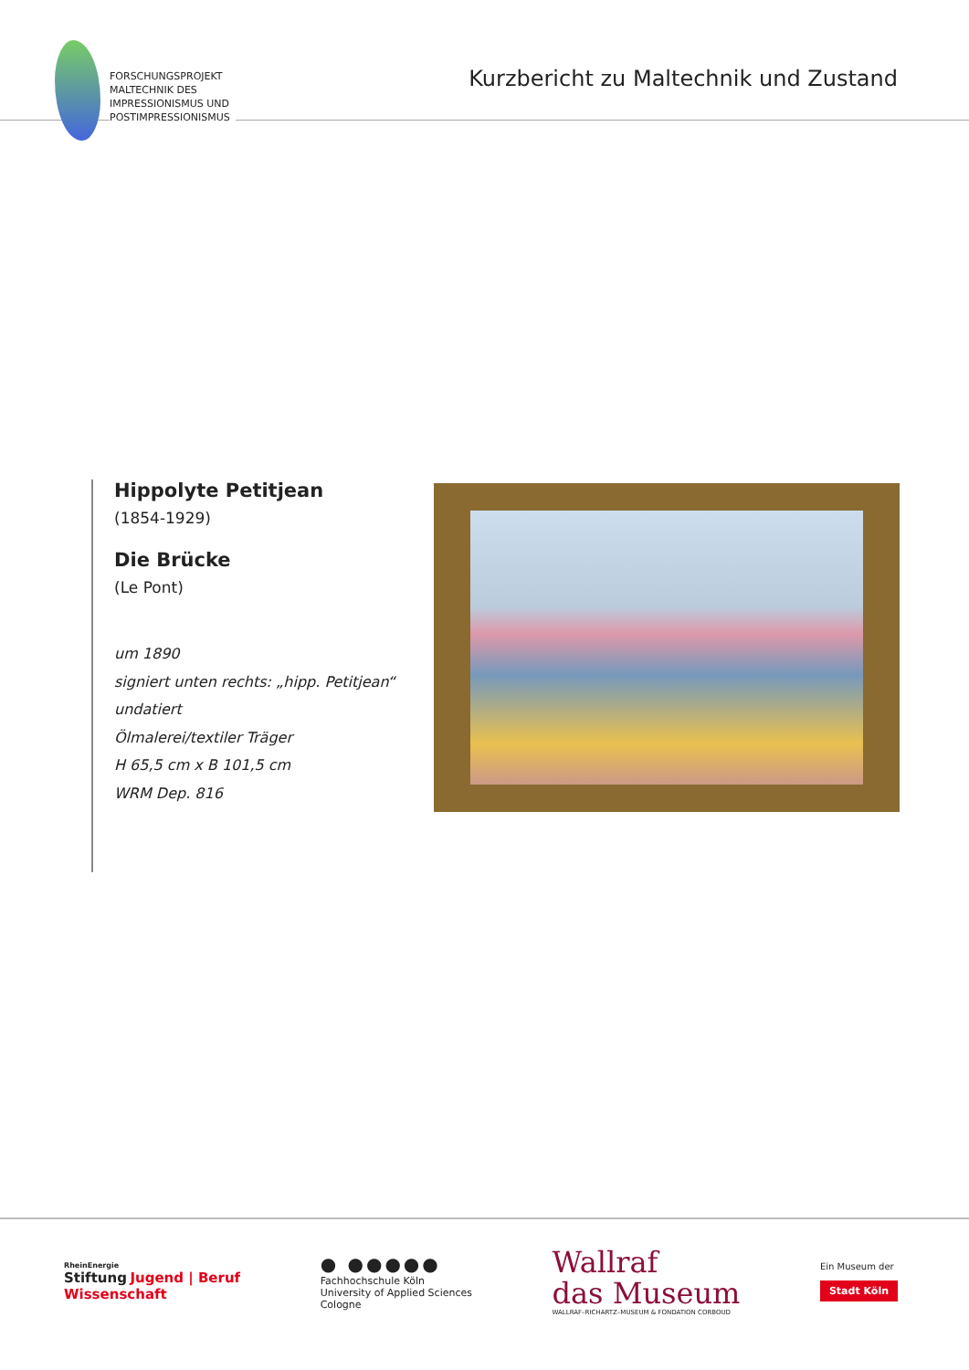FORSCHUNGSPROJEKT
MALTECHNIK DES
IMPRESSIONISMUS UND
POSTIMPRESSIONISMUS
Kurzbericht zu Maltechnik und Zustand
Hippolyte Petitjean
(1854-1929)
Die Brücke
(Le Pont)
um 1890
signiert unten rechts: „hipp. Petitjean“
undatiert
Ölmalerei/textiler Träger
H 65,5 cm x B 101,5 cm
WRM Dep. 816
RheinEnergie
Stiftung Jugend | Beruf
Wissenschaft
● ●●●●●
Fachhochschule Köln
University of Applied Sciences
Cologne
Wallraf
das Museum
WALLRAF–RICHARTZ–MUSEUM & FONDATION CORBOUD
Ein Museum der
Stadt Köln